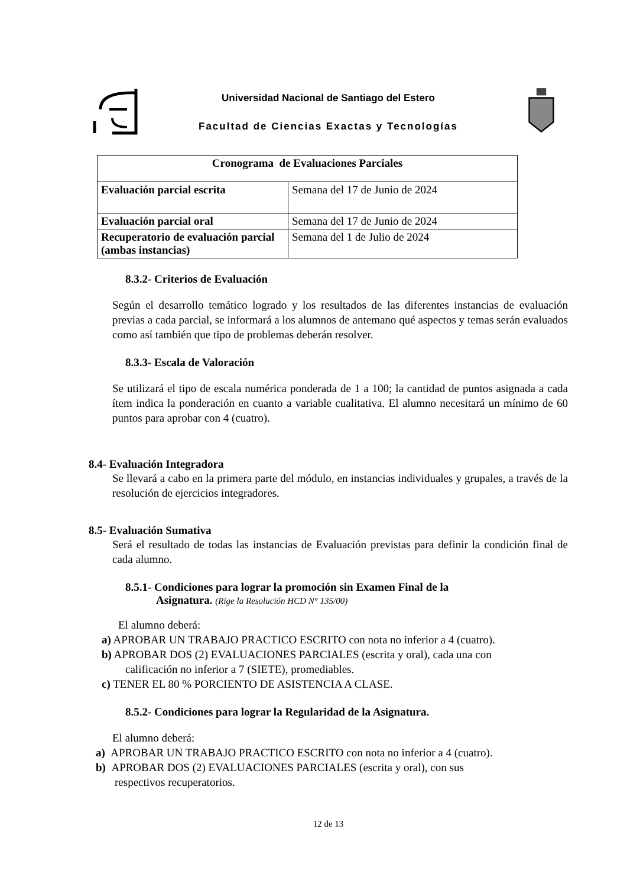Universidad Nacional de Santiago del Estero
Facultad de Ciencias Exactas y Tecnologías
| Cronograma de Evaluaciones Parciales | |
| --- | --- |
| Evaluación parcial escrita | Semana del 17 de Junio de 2024 |
| Evaluación parcial oral | Semana del 17 de Junio de 2024 |
| Recuperatorio de evaluación parcial (ambas instancias) | Semana del 1 de Julio de 2024 |
8.3.2- Criterios de Evaluación
Según el desarrollo temático logrado y los resultados de las diferentes instancias de evaluación previas a cada parcial, se informará a los alumnos de antemano qué aspectos y temas serán evaluados como así también que tipo de problemas deberán resolver.
8.3.3- Escala de Valoración
Se utilizará el tipo de escala numérica ponderada de 1 a 100; la cantidad de puntos asignada a cada ítem indica la ponderación en cuanto a variable cualitativa. El alumno necesitará un mínimo de 60 puntos para aprobar con 4 (cuatro).
8.4- Evaluación Integradora
Se llevará a cabo en la primera parte del módulo, en instancias individuales y grupales, a través de la resolución de ejercicios integradores.
8.5- Evaluación Sumativa
Será el resultado de todas las instancias de Evaluación previstas para definir la condición final de cada alumno.
8.5.1- Condiciones para lograr la promoción sin Examen Final de la
Asignatura. (Rige la Resolución HCD N° 135/00)
El alumno deberá:
a) APROBAR UN TRABAJO PRACTICO ESCRITO con nota no inferior a 4 (cuatro).
b) APROBAR DOS (2) EVALUACIONES PARCIALES (escrita y oral), cada una con
calificación no inferior a 7 (SIETE), promediables.
c) TENER EL 80 % PORCIENTO DE ASISTENCIA A CLASE.
8.5.2- Condiciones para lograr la Regularidad de la Asignatura.
El alumno deberá:
a) APROBAR UN TRABAJO PRACTICO ESCRITO con nota no inferior a 4 (cuatro).
b) APROBAR DOS (2) EVALUACIONES PARCIALES (escrita y oral), con sus
respectivos recuperatorios.
12 de 13